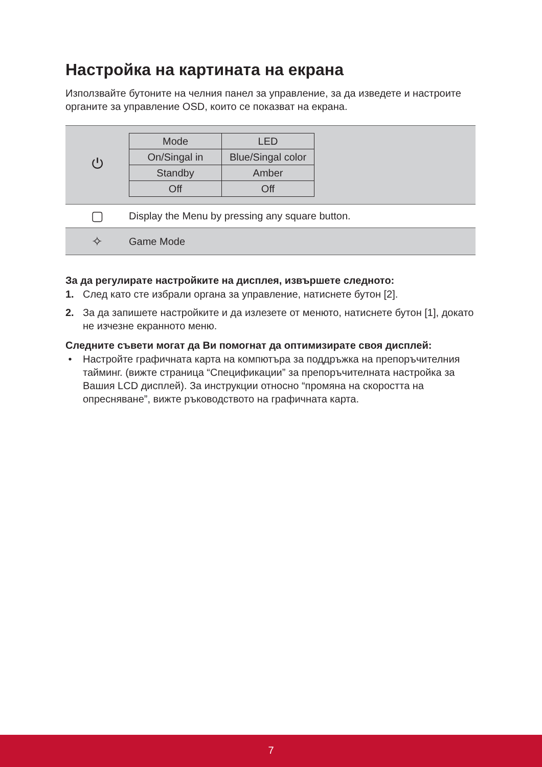Настройка на картината на екрана
Използвайте бутоните на челния панел за управление, за да изведете и настроите органите за управление OSD, които се показват на екрана.
| ⏻ | / Mode / LED / / On/Singal in / Blue/Singal color / / Standby / Amber / / Off / Off / |
| ▢ | Display the Menu by pressing any square button. |
| ✧ | Game Mode |
За да регулирате настройките на дисплея, извършете следното:
1. След като сте избрали органа за управление, натиснете бутон [2].
2. За да запишете настройките и да излезете от менюто, натиснете бутон [1], докато не изчезне екранното меню.
Следните съвети могат да Ви помогнат да оптимизирате своя дисплей:
• Настройте графичната карта на компютъра за поддръжка на препоръчителния тайминг. (вижте страница “Спецификации” за препоръчителната настройка за Вашия LCD дисплей). За инструкции относно “промяна на скоростта на опресняване”, вижте ръководството на графичната карта.
7